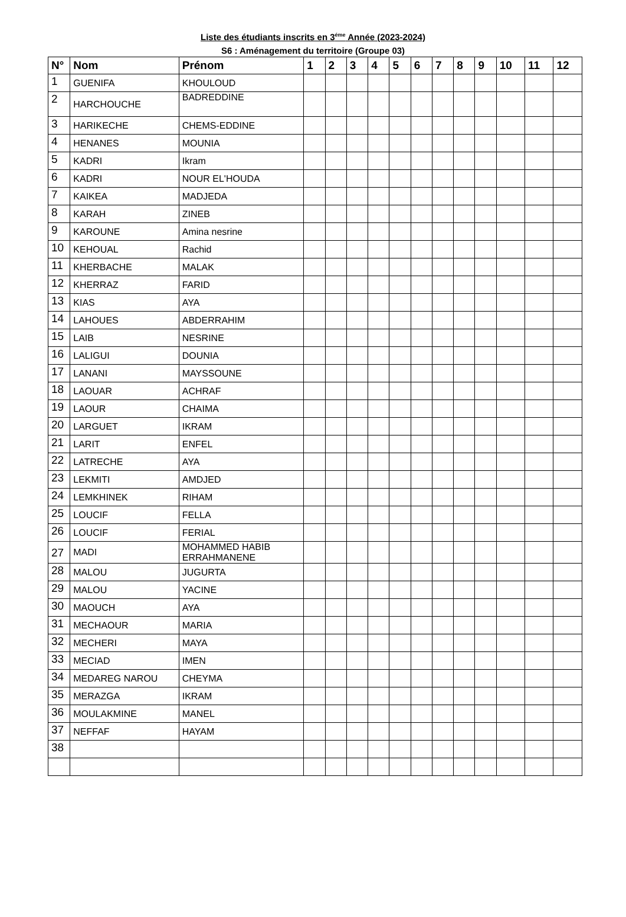Liste des étudiants inscrits en 3<sup>éme</sup> Année (2023-2024)
S6 : Aménagement du territoire (Groupe 03)
| N° | Nom | Prénom | 1 | 2 | 3 | 4 | 5 | 6 | 7 | 8 | 9 | 10 | 11 | 12 |
| --- | --- | --- | --- | --- | --- | --- | --- | --- | --- | --- | --- | --- | --- | --- |
| 1 | GUENIFA | KHOULOUD | | | | | | | | | | | | |
| 2 | HARCHOUCHE | BADREDDINE | | | | | | | | | | | | |
| 3 | HARIKECHE | CHEMS-EDDINE | | | | | | | | | | | | |
| 4 | HENANES | MOUNIA | | | | | | | | | | | | |
| 5 | KADRI | Ikram | | | | | | | | | | | | |
| 6 | KADRI | NOUR EL'HOUDA | | | | | | | | | | | | |
| 7 | KAIKEA | MADJEDA | | | | | | | | | | | | |
| 8 | KARAH | ZINEB | | | | | | | | | | | | |
| 9 | KAROUNE | Amina nesrine | | | | | | | | | | | | |
| 10 | KEHOUAL | Rachid | | | | | | | | | | | | |
| 11 | KHERBACHE | MALAK | | | | | | | | | | | | |
| 12 | KHERRAZ | FARID | | | | | | | | | | | | |
| 13 | KIAS | AYA | | | | | | | | | | | | |
| 14 | LAHOUES | ABDERRAHIM | | | | | | | | | | | | |
| 15 | LAIB | NESRINE | | | | | | | | | | | | |
| 16 | LALIGUI | DOUNIA | | | | | | | | | | | | |
| 17 | LANANI | MAYSSOUNE | | | | | | | | | | | | |
| 18 | LAOUAR | ACHRAF | | | | | | | | | | | | |
| 19 | LAOUR | CHAIMA | | | | | | | | | | | | |
| 20 | LARGUET | IKRAM | | | | | | | | | | | | |
| 21 | LARIT | ENFEL | | | | | | | | | | | | |
| 22 | LATRECHE | AYA | | | | | | | | | | | | |
| 23 | LEKMITI | AMDJED | | | | | | | | | | | | |
| 24 | LEMKHINEK | RIHAM | | | | | | | | | | | | |
| 25 | LOUCIF | FELLA | | | | | | | | | | | | |
| 26 | LOUCIF | FERIAL | | | | | | | | | | | | |
| 27 | MADI | MOHAMMED HABIB ERRAHMANENE | | | | | | | | | | | | |
| 28 | MALOU | JUGURTA | | | | | | | | | | | | |
| 29 | MALOU | YACINE | | | | | | | | | | | | |
| 30 | MAOUCH | AYA | | | | | | | | | | | | |
| 31 | MECHAOUR | MARIA | | | | | | | | | | | | |
| 32 | MECHERI | MAYA | | | | | | | | | | | | |
| 33 | MECIAD | IMEN | | | | | | | | | | | | |
| 34 | MEDAREG NAROU | CHEYMA | | | | | | | | | | | | |
| 35 | MERAZGA | IKRAM | | | | | | | | | | | | |
| 36 | MOULAKMINE | MANEL | | | | | | | | | | | | |
| 37 | NEFFAF | HAYAM | | | | | | | | | | | | |
| 38 | | | | | | | | | | | | | | |